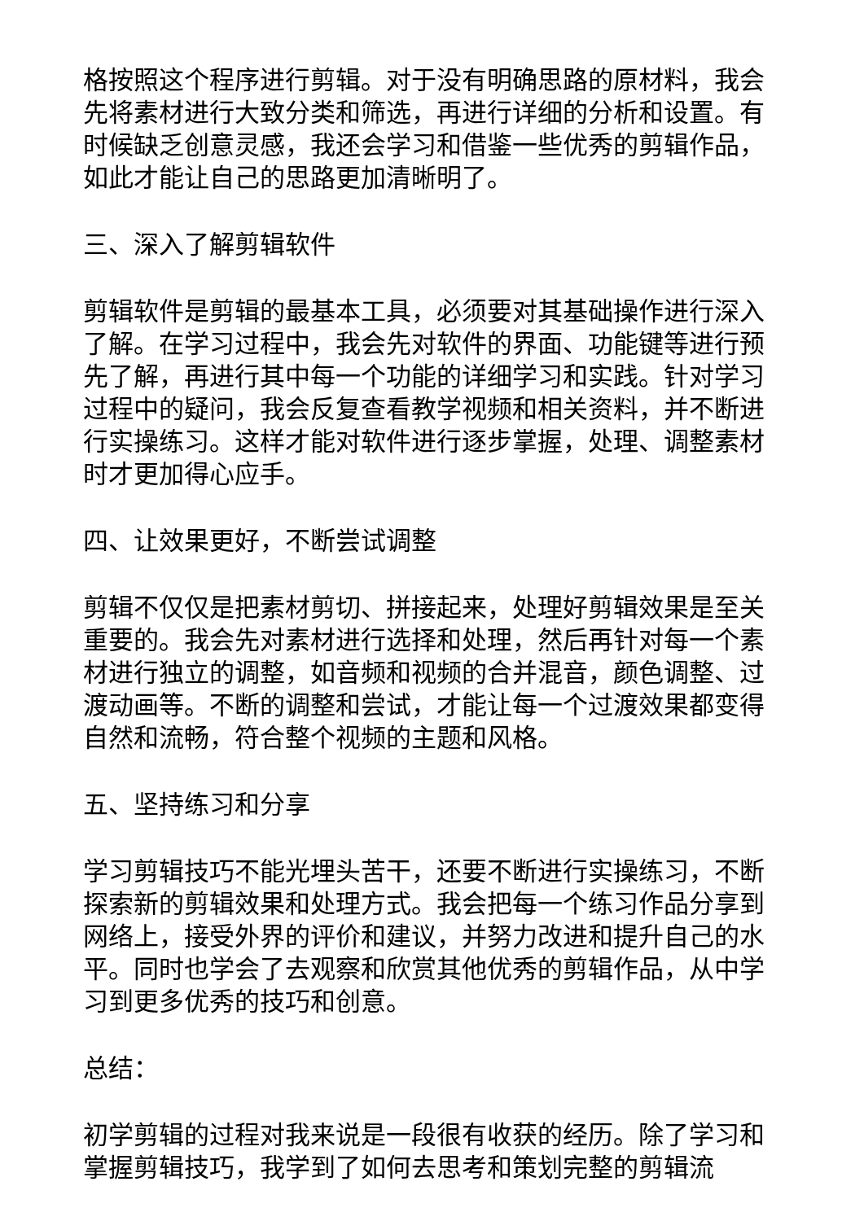格按照这个程序进行剪辑。对于没有明确思路的原材料，我会先将素材进行大致分类和筛选，再进行详细的分析和设置。有时候缺乏创意灵感，我还会学习和借鉴一些优秀的剪辑作品，如此才能让自己的思路更加清晰明了。
三、深入了解剪辑软件
剪辑软件是剪辑的最基本工具，必须要对其基础操作进行深入了解。在学习过程中，我会先对软件的界面、功能键等进行预先了解，再进行其中每一个功能的详细学习和实践。针对学习过程中的疑问，我会反复查看教学视频和相关资料，并不断进行实操练习。这样才能对软件进行逐步掌握，处理、调整素材时才更加得心应手。
四、让效果更好，不断尝试调整
剪辑不仅仅是把素材剪切、拼接起来，处理好剪辑效果是至关重要的。我会先对素材进行选择和处理，然后再针对每一个素材进行独立的调整，如音频和视频的合并混音，颜色调整、过渡动画等。不断的调整和尝试，才能让每一个过渡效果都变得自然和流畅，符合整个视频的主题和风格。
五、坚持练习和分享
学习剪辑技巧不能光埋头苦干，还要不断进行实操练习，不断探索新的剪辑效果和处理方式。我会把每一个练习作品分享到网络上，接受外界的评价和建议，并努力改进和提升自己的水平。同时也学会了去观察和欣赏其他优秀的剪辑作品，从中学习到更多优秀的技巧和创意。
总结：
初学剪辑的过程对我来说是一段很有收获的经历。除了学习和掌握剪辑技巧，我学到了如何去思考和策划完整的剪辑流